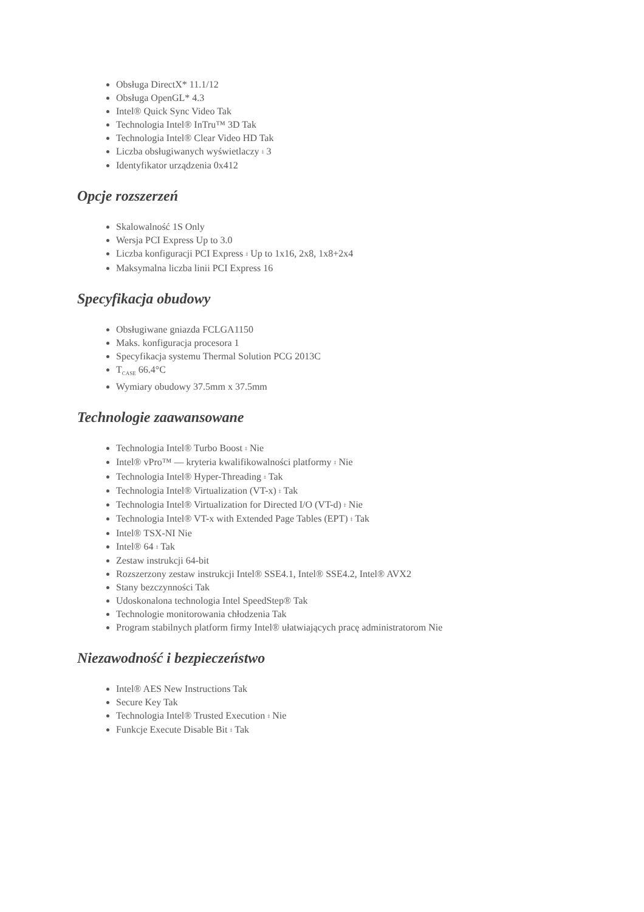Obsługa DirectX* 11.1/12
Obsługa OpenGL* 4.3
Intel® Quick Sync Video Tak
Technologia Intel® InTru™ 3D Tak
Technologia Intel® Clear Video HD Tak
Liczba obsługiwanych wyświetlaczy ‡ 3
Identyfikator urządzenia 0x412
Opcje rozszerzeń
Skalowalność 1S Only
Wersja PCI Express Up to 3.0
Liczba konfiguracji PCI Express ‡ Up to 1x16, 2x8, 1x8+2x4
Maksymalna liczba linii PCI Express 16
Specyfikacja obudowy
Obsługiwane gniazda FCLGA1150
Maks. konfiguracja procesora 1
Specyfikacja systemu Thermal Solution PCG 2013C
T<sub>CASE</sub> 66.4°C
Wymiary obudowy 37.5mm x 37.5mm
Technologie zaawansowane
Technologia Intel® Turbo Boost ‡ Nie
Intel® vPro™ — kryteria kwalifikowalności platformy ‡ Nie
Technologia Intel® Hyper-Threading ‡ Tak
Technologia Intel® Virtualization (VT-x) ‡ Tak
Technologia Intel® Virtualization for Directed I/O (VT-d) ‡ Nie
Technologia Intel® VT-x with Extended Page Tables (EPT) ‡ Tak
Intel® TSX-NI Nie
Intel® 64 ‡ Tak
Zestaw instrukcji 64-bit
Rozszerzony zestaw instrukcji Intel® SSE4.1, Intel® SSE4.2, Intel® AVX2
Stany bezczynności Tak
Udoskonalona technologia Intel SpeedStep® Tak
Technologie monitorowania chłodzenia Tak
Program stabilnych platform firmy Intel® ułatwiających pracę administratorom Nie
Niezawodność i bezpieczeństwo
Intel® AES New Instructions Tak
Secure Key Tak
Technologia Intel® Trusted Execution ‡ Nie
Funkcje Execute Disable Bit ‡ Tak